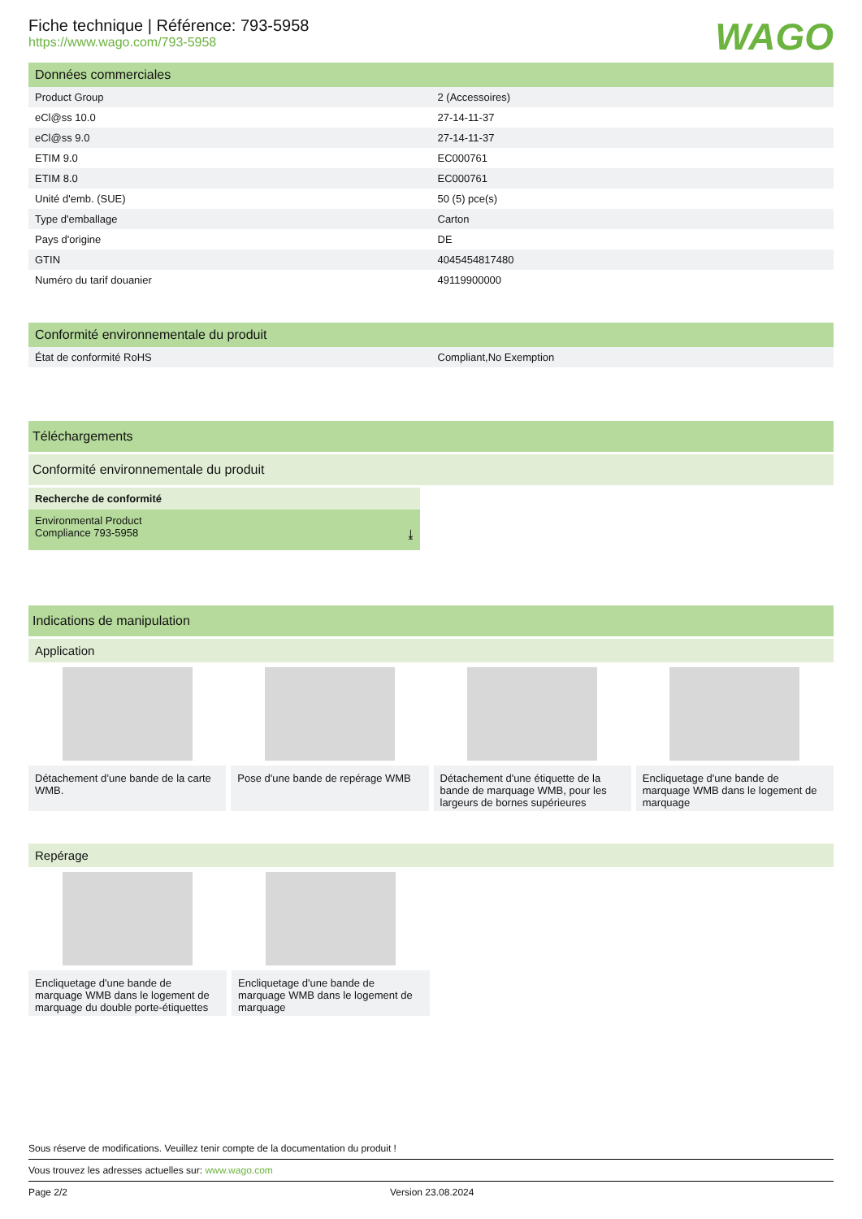WAGO
Fiche technique | Référence: 793-5958
https://www.wago.com/793-5958
Données commerciales
| Product Group | 2 (Accessoires) |
| eCl@ss 10.0 | 27-14-11-37 |
| eCl@ss 9.0 | 27-14-11-37 |
| ETIM 9.0 | EC000761 |
| ETIM 8.0 | EC000761 |
| Unité d'emb. (SUE) | 50 (5) pce(s) |
| Type d'emballage | Carton |
| Pays d'origine | DE |
| GTIN | 4045454817480 |
| Numéro du tarif douanier | 49119900000 |
Conformité environnementale du produit
| État de conformité RoHS | Compliant,No Exemption |
Téléchargements
Conformité environnementale du produit
Recherche de conformité
Environmental Product
Compliance 793-5958 ⤓
Indications de manipulation
Application
Détachement d’une bande de la carte WMB.
Pose d'une bande de repérage WMB
Détachement d'une étiquette de la bande de marquage WMB, pour les largeurs de bornes supérieures
Encliquetage d'une bande de marquage WMB dans le logement de marquage
Repérage
Encliquetage d'une bande de marquage WMB dans le logement de marquage du double porte-étiquettes
Encliquetage d'une bande de marquage WMB dans le logement de marquage
Sous réserve de modifications. Veuillez tenir compte de la documentation du produit !
Vous trouvez les adresses actuelles sur: www.wago.com
Page 2/2 Version 23.08.2024